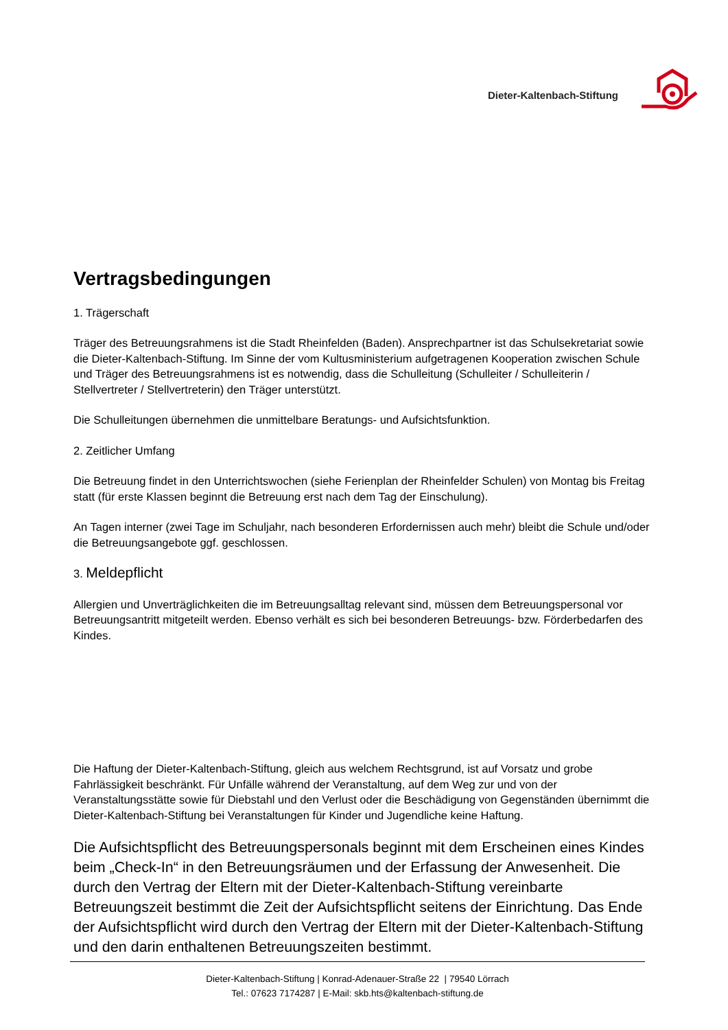Dieter-Kaltenbach-Stiftung
Vertragsbedingungen
1. Trägerschaft
Träger des Betreuungsrahmens ist die Stadt Rheinfelden (Baden). Ansprechpartner ist das Schulsekretariat sowie die Dieter-Kaltenbach-Stiftung. Im Sinne der vom Kultusministerium aufgetragenen Kooperation zwischen Schule und Träger des Betreuungsrahmens ist es notwendig, dass die Schulleitung (Schulleiter / Schulleiterin / Stellvertreter / Stellvertreterin) den Träger unterstützt.
Die Schulleitungen übernehmen die unmittelbare Beratungs- und Aufsichtsfunktion.
2. Zeitlicher Umfang
Die Betreuung findet in den Unterrichtswochen (siehe Ferienplan der Rheinfelder Schulen) von Montag bis Freitag statt (für erste Klassen beginnt die Betreuung erst nach dem Tag der Einschulung).
An Tagen interner (zwei Tage im Schuljahr, nach besonderen Erfordernissen auch mehr) bleibt die Schule und/oder die Betreuungsangebote ggf. geschlossen.
3. Meldepflicht
Allergien und Unverträglichkeiten die im Betreuungsalltag relevant sind, müssen dem Betreuungspersonal vor Betreuungsantritt mitgeteilt werden. Ebenso verhält es sich bei besonderen Betreuungs- bzw. Förderbedarfen des Kindes.
Die Haftung der Dieter-Kaltenbach-Stiftung, gleich aus welchem Rechtsgrund, ist auf Vorsatz und grobe Fahrlässigkeit beschränkt. Für Unfälle während der Veranstaltung, auf dem Weg zur und von der Veranstaltungsstätte sowie für Diebstahl und den Verlust oder die Beschädigung von Gegenständen übernimmt die Dieter-Kaltenbach-Stiftung bei Veranstaltungen für Kinder und Jugendliche keine Haftung.
Die Aufsichtspflicht des Betreuungspersonals beginnt mit dem Erscheinen eines Kindes beim „Check-In“ in den Betreuungsräumen und der Erfassung der Anwesenheit. Die durch den Vertrag der Eltern mit der Dieter-Kaltenbach-Stiftung vereinbarte Betreuungszeit bestimmt die Zeit der Aufsichtspflicht seitens der Einrichtung. Das Ende der Aufsichtspflicht wird durch den Vertrag der Eltern mit der Dieter-Kaltenbach-Stiftung und den darin enthaltenen Betreuungszeiten bestimmt.
Dieter-Kaltenbach-Stiftung | Konrad-Adenauer-Straße 22 | 79540 Lörrach
Tel.: 07623 7174287 | E-Mail: skb.hts@kaltenbach-stiftung.de